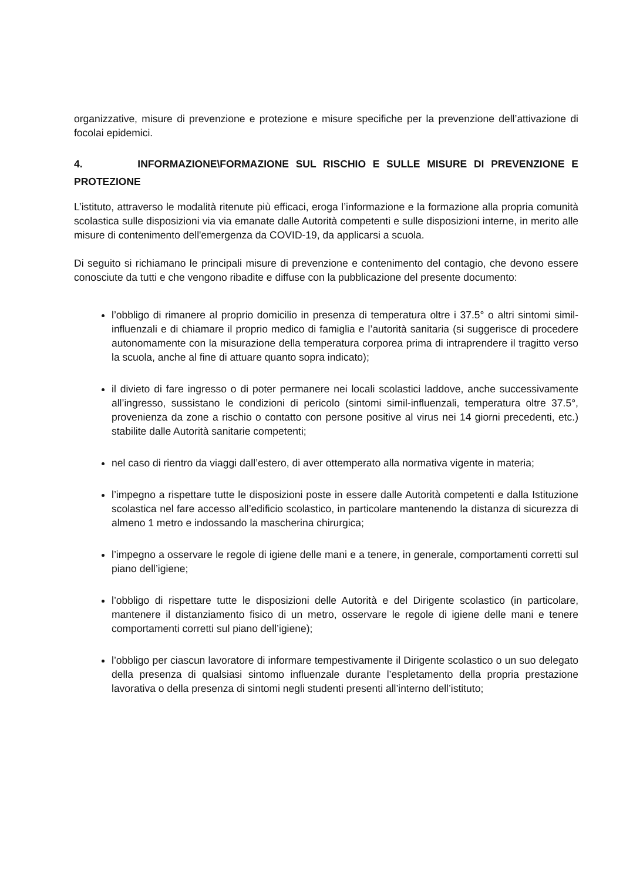organizzative, misure di prevenzione e protezione e misure specifiche per la prevenzione dell’attivazione di focolai epidemici.
4. INFORMAZIONE\FORMAZIONE SUL RISCHIO E SULLE MISURE DI PREVENZIONE E PROTEZIONE
L’istituto, attraverso le modalità ritenute più efficaci, eroga l’informazione e la formazione alla propria comunità scolastica sulle disposizioni via via emanate dalle Autorità competenti e sulle disposizioni interne, in merito alle misure di contenimento dell'emergenza da COVID-19, da applicarsi a scuola.
Di seguito si richiamano le principali misure di prevenzione e contenimento del contagio, che devono essere conosciute da tutti e che vengono ribadite e diffuse con la pubblicazione del presente documento:
l’obbligo di rimanere al proprio domicilio in presenza di temperatura oltre i 37.5° o altri sintomi simil-influenzali e di chiamare il proprio medico di famiglia e l’autorità sanitaria (si suggerisce di procedere autonomamente con la misurazione della temperatura corporea prima di intraprendere il tragitto verso la scuola, anche al fine di attuare quanto sopra indicato);
il divieto di fare ingresso o di poter permanere nei locali scolastici laddove, anche successivamente all’ingresso, sussistano le condizioni di pericolo (sintomi simil-influenzali, temperatura oltre 37.5°, provenienza da zone a rischio o contatto con persone positive al virus nei 14 giorni precedenti, etc.) stabilite dalle Autorità sanitarie competenti;
nel caso di rientro da viaggi dall’estero, di aver ottemperato alla normativa vigente in materia;
l’impegno a rispettare tutte le disposizioni poste in essere dalle Autorità competenti e dalla Istituzione scolastica nel fare accesso all’edificio scolastico, in particolare mantenendo la distanza di sicurezza di almeno 1 metro e indossando la mascherina chirurgica;
l’impegno a osservare le regole di igiene delle mani e a tenere, in generale, comportamenti corretti sul piano dell’igiene;
l’obbligo di rispettare tutte le disposizioni delle Autorità e del Dirigente scolastico (in particolare, mantenere il distanziamento fisico di un metro, osservare le regole di igiene delle mani e tenere comportamenti corretti sul piano dell’igiene);
l’obbligo per ciascun lavoratore di informare tempestivamente il Dirigente scolastico o un suo delegato della presenza di qualsiasi sintomo influenzale durante l’espletamento della propria prestazione lavorativa o della presenza di sintomi negli studenti presenti all’interno dell’istituto;